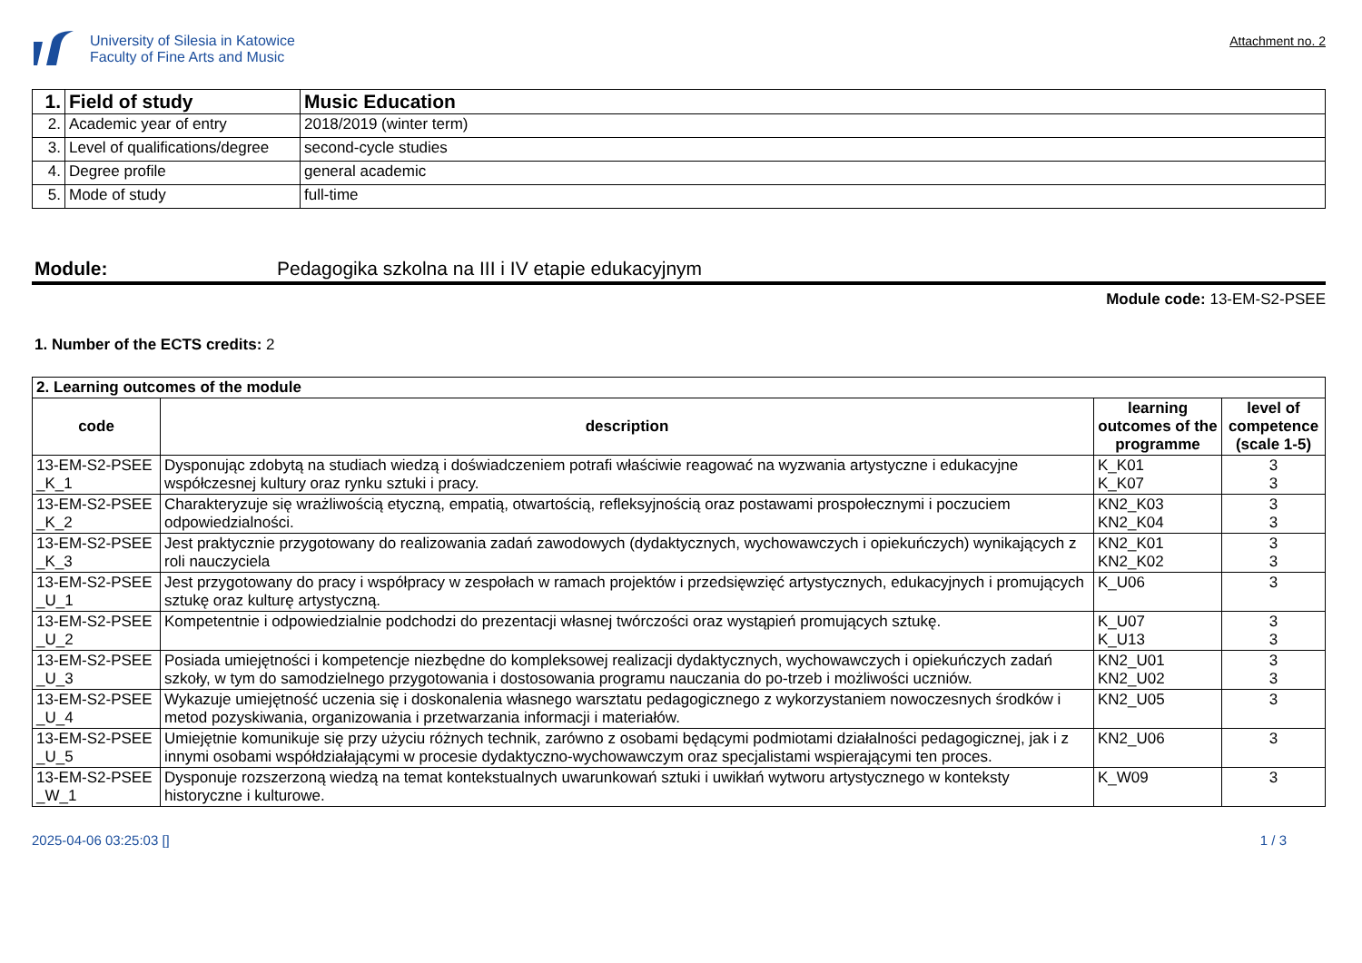University of Silesia in Katowice
Faculty of Fine Arts and Music
Attachment no. 2
| 1. | Field of study | Music Education |
| 2. | Academic year of entry | 2018/2019 (winter term) |
| 3. | Level of qualifications/degree | second-cycle studies |
| 4. | Degree profile | general academic |
| 5. | Mode of study | full-time |
Module: Pedagogika szkolna na III i IV etapie edukacyjnym
Module code: 13-EM-S2-PSEE
1. Number of the ECTS credits: 2
| 2. Learning outcomes of the module | | | |
| code | description | learning outcomes of the programme | level of competence (scale 1-5) |
| 13-EM-S2-PSEE _K_1 | Dysponując zdobytą na studiach wiedzą i doświadczeniem potrafi właściwie reagować na wyzwania artystyczne i edukacyjne współczesnej kultury oraz rynku sztuki i pracy. | K_K01 K_K07 | 3 3 |
| 13-EM-S2-PSEE _K_2 | Charakteryzuje się wrażliwością etyczną, empatią, otwartością, refleksyjnością oraz postawami prospołecznymi i poczuciem odpowiedzialności. | KN2_K03 KN2_K04 | 3 3 |
| 13-EM-S2-PSEE _K_3 | Jest praktycznie przygotowany do realizowania zadań zawodowych (dydaktycznych, wychowawczych i opiekuńczych) wynikających z roli nauczyciela | KN2_K01 KN2_K02 | 3 3 |
| 13-EM-S2-PSEE _U_1 | Jest przygotowany do pracy i współpracy w zespołach w ramach projektów i przedsięwzięć artystycznych, edukacyjnych i promujących sztukę oraz kulturę artystyczną. | K_U06 | 3 |
| 13-EM-S2-PSEE _U_2 | Kompetentnie i odpowiedzialnie podchodzi do prezentacji własnej twórczości oraz wystąpień promujących sztukę. | K_U07 K_U13 | 3 3 |
| 13-EM-S2-PSEE _U_3 | Posiada umiejętności i kompetencje niezbędne do kompleksowej realizacji dydaktycznych, wychowawczych i opiekuńczych zadań szkoły, w tym do samodzielnego przygotowania i dostosowania programu nauczania do po-trzeb i możliwości uczniów. | KN2_U01 KN2_U02 | 3 3 |
| 13-EM-S2-PSEE _U_4 | Wykazuje umiejętność uczenia się i doskonalenia własnego warsztatu pedagogicznego z wykorzystaniem nowoczesnych środków i metod pozyskiwania, organizowania i przetwarzania informacji i materiałów. | KN2_U05 | 3 |
| 13-EM-S2-PSEE _U_5 | Umiejętnie komunikuje się przy użyciu różnych technik, zarówno z osobami będącymi podmiotami działalności pedagogicznej, jak i z innymi osobami współdziałającymi w procesie dydaktyczno-wychowawczym oraz specjalistami wspierającymi ten proces. | KN2_U06 | 3 |
| 13-EM-S2-PSEE _W_1 | Dysponuje rozszerzoną wiedzą na temat kontekstualnych uwarunkowań sztuki i uwikłań wytworu artystycznego w konteksty historyczne i kulturowe. | K_W09 | 3 |
2025-04-06 03:25:03 [] 1 / 3